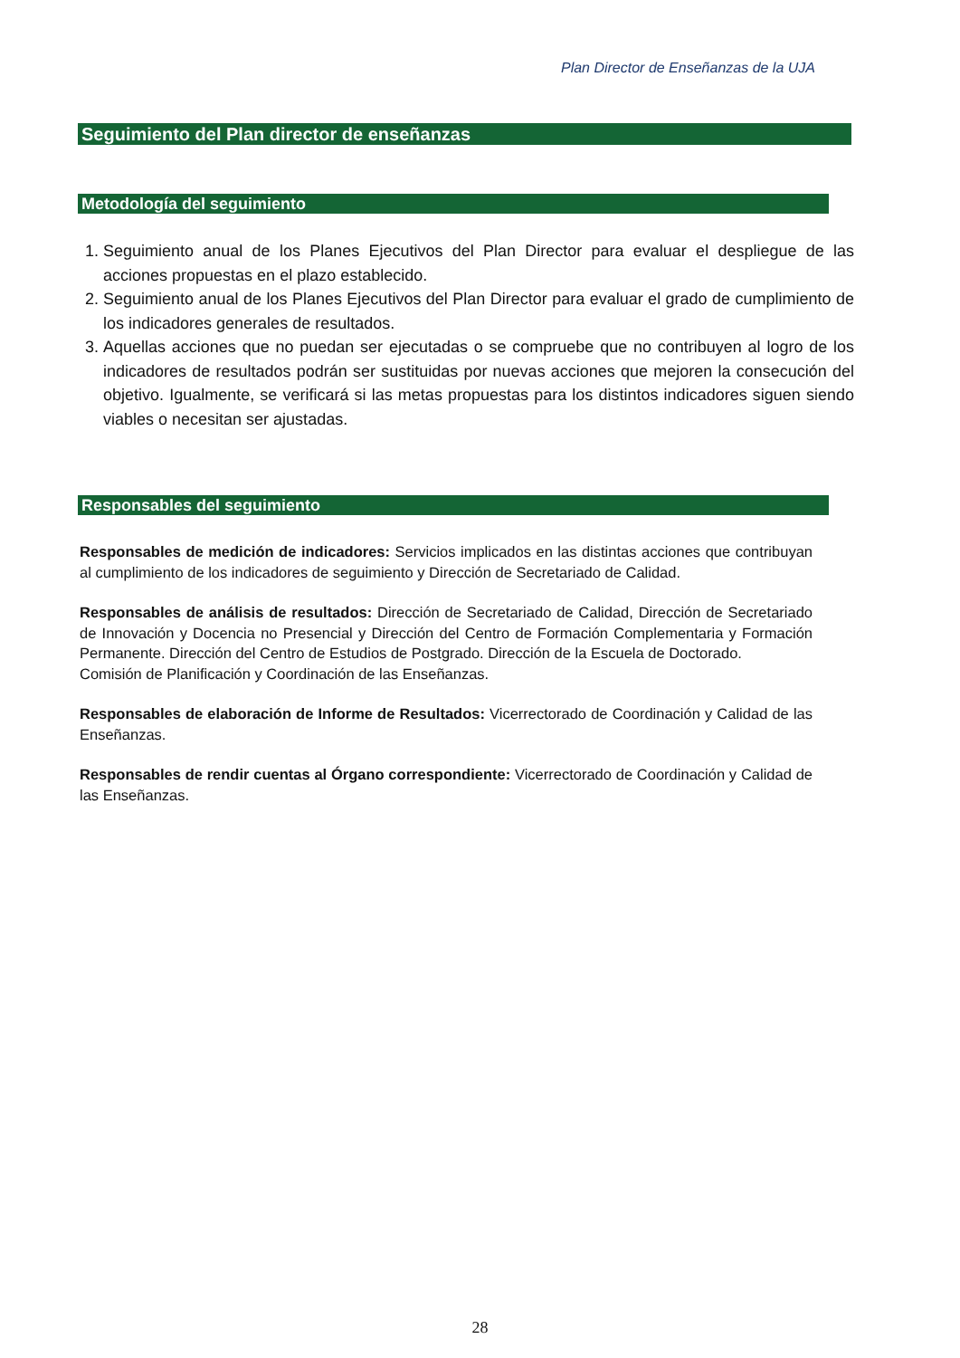Plan Director de Enseñanzas de la UJA
Seguimiento del Plan director de enseñanzas
Metodología del seguimiento
1. Seguimiento anual de los Planes Ejecutivos del Plan Director para evaluar el despliegue de las acciones propuestas en el plazo establecido.
2. Seguimiento anual de los Planes Ejecutivos del Plan Director para evaluar el grado de cumplimiento de los indicadores generales de resultados.
3. Aquellas acciones que no puedan ser ejecutadas o se compruebe que no contribuyen al logro de los indicadores de resultados podrán ser sustituidas por nuevas acciones que mejoren la consecución del objetivo. Igualmente, se verificará si las metas propuestas para los distintos indicadores siguen siendo viables o necesitan ser ajustadas.
Responsables del seguimiento
Responsables de medición de indicadores: Servicios implicados en las distintas acciones que contribuyan al cumplimiento de los indicadores de seguimiento y Dirección de Secretariado de Calidad.
Responsables de análisis de resultados: Dirección de Secretariado de Calidad, Dirección de Secretariado de Innovación y Docencia no Presencial y Dirección del Centro de Formación Complementaria y Formación Permanente. Dirección del Centro de Estudios de Postgrado. Dirección de la Escuela de Doctorado.
Comisión de Planificación y Coordinación de las Enseñanzas.
Responsables de elaboración de Informe de Resultados: Vicerrectorado de Coordinación y Calidad de las Enseñanzas.
Responsables de rendir cuentas al Órgano correspondiente: Vicerrectorado de Coordinación y Calidad de las Enseñanzas.
28